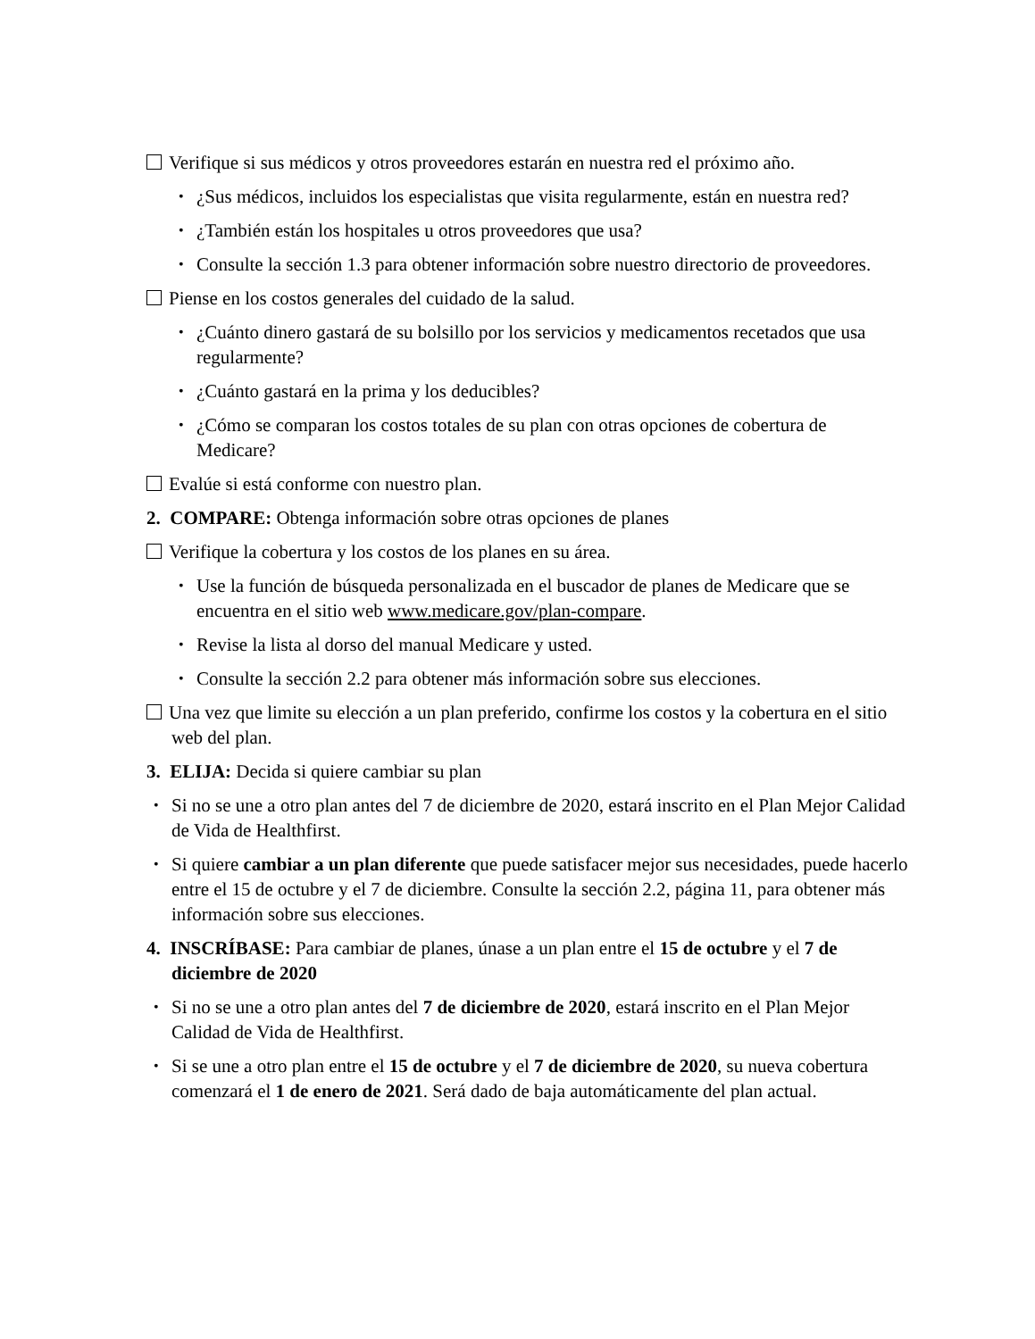Verifique si sus médicos y otros proveedores estarán en nuestra red el próximo año.
• ¿Sus médicos, incluidos los especialistas que visita regularmente, están en nuestra red?
• ¿También están los hospitales u otros proveedores que usa?
• Consulte la sección 1.3 para obtener información sobre nuestro directorio de proveedores.
Piense en los costos generales del cuidado de la salud.
• ¿Cuánto dinero gastará de su bolsillo por los servicios y medicamentos recetados que usa regularmente?
• ¿Cuánto gastará en la prima y los deducibles?
• ¿Cómo se comparan los costos totales de su plan con otras opciones de cobertura de Medicare?
Evalúe si está conforme con nuestro plan.
2. COMPARE: Obtenga información sobre otras opciones de planes
Verifique la cobertura y los costos de los planes en su área.
• Use la función de búsqueda personalizada en el buscador de planes de Medicare que se encuentra en el sitio web www.medicare.gov/plan-compare.
• Revise la lista al dorso del manual Medicare y usted.
• Consulte la sección 2.2 para obtener más información sobre sus elecciones.
Una vez que limite su elección a un plan preferido, confirme los costos y la cobertura en el sitio web del plan.
3. ELIJA: Decida si quiere cambiar su plan
• Si no se une a otro plan antes del 7 de diciembre de 2020, estará inscrito en el Plan Mejor Calidad de Vida de Healthfirst.
• Si quiere cambiar a un plan diferente que puede satisfacer mejor sus necesidades, puede hacerlo entre el 15 de octubre y el 7 de diciembre. Consulte la sección 2.2, página 11, para obtener más información sobre sus elecciones.
4. INSCRÍBASE: Para cambiar de planes, únase a un plan entre el 15 de octubre y el 7 de diciembre de 2020
• Si no se une a otro plan antes del 7 de diciembre de 2020, estará inscrito en el Plan Mejor Calidad de Vida de Healthfirst.
• Si se une a otro plan entre el 15 de octubre y el 7 de diciembre de 2020, su nueva cobertura comenzará el 1 de enero de 2021. Será dado de baja automáticamente del plan actual.